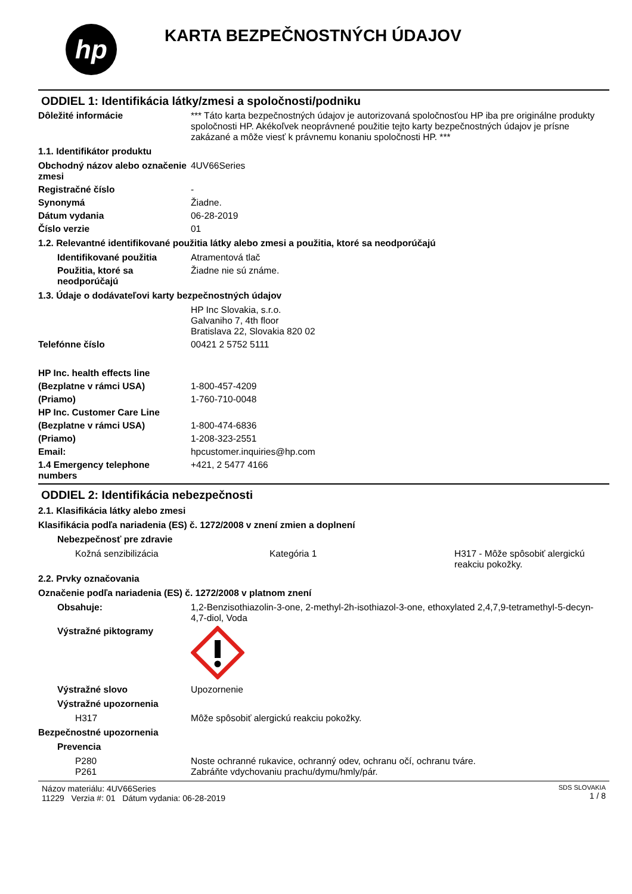hp
KARTA BEZPEČNOSTNÝCH ÚDAJOV
ODDIEL 1: Identifikácia látky/zmesi a spoločnosti/podniku
Dôležité informácie *** Táto karta bezpečnostných údajov je autorizovaná spoločnosťou HP iba pre originálne produkty spoločnosti HP. Akékoľvek neoprávnené použitie tejto karty bezpečnostných údajov je prísne zakázané a môže viesť k právnemu konaniu spoločnosti HP. ***
1.1. Identifikátor produktu
Obchodný názov alebo označenie zmesi
4UV66Series
Registračné číslo -
Synonymá Žiadne.
Dátum vydania 06-28-2019
Číslo verzie 01
1.2. Relevantné identifikované použitia látky alebo zmesi a použitia, ktoré sa neodporúčajú
Identifikované použitia Atramentová tlač
Použitia, ktoré sa neodporúčajú
Žiadne nie sú známe.
1.3. Údaje o dodávateľovi karty bezpečnostných údajov
HP Inc Slovakia, s.r.o.
Galvaniho 7, 4th floor
Bratislava 22, Slovakia 820 02
Telefónne číslo 00421 2 5752 5111
HP Inc. health effects line
(Bezplatne v rámci USA) 1-800-457-4209
(Priamo) 1-760-710-0048
HP Inc. Customer Care Line
(Bezplatne v rámci USA) 1-800-474-6836
(Priamo) 1-208-323-2551
Email: hpcustomer.inquiries@hp.com
1.4 Emergency telephone numbers
+421, 2 5477 4166
ODDIEL 2: Identifikácia nebezpečnosti
2.1. Klasifikácia látky alebo zmesi
Klasifikácia podľa nariadenia (ES) č. 1272/2008 v znení zmien a doplnení
Nebezpečnosť pre zdravie
Kožná senzibilizácia Kategória 1 H317 - Môže spôsobiť alergickú reakciu pokožky.
2.2. Prvky označovania
Označenie podľa nariadenia (ES) č. 1272/2008 v platnom znení
Obsahuje: 1,2-Benzisothiazolin-3-one, 2-methyl-2h-isothiazol-3-one, ethoxylated 2,4,7,9-tetramethyl-5-decyn-4,7-diol, Voda
Výstražné piktogramy
Výstražné slovo Upozornenie
Výstražné upozornenia
H317 Môže spôsobiť alergickú reakciu pokožky.
Bezpečnostné upozornenia
Prevencia
P280 Noste ochranné rukavice, ochranný odev, ochranu očí, ochranu tváre.
P261 Zabráňte vdychovaniu prachu/dymu/hmly/pár.
Názov materiálu: 4UV66Series
11229 Verzia #: 01 Dátum vydania: 06-28-2019
SDS SLOVAKIA
1 / 8